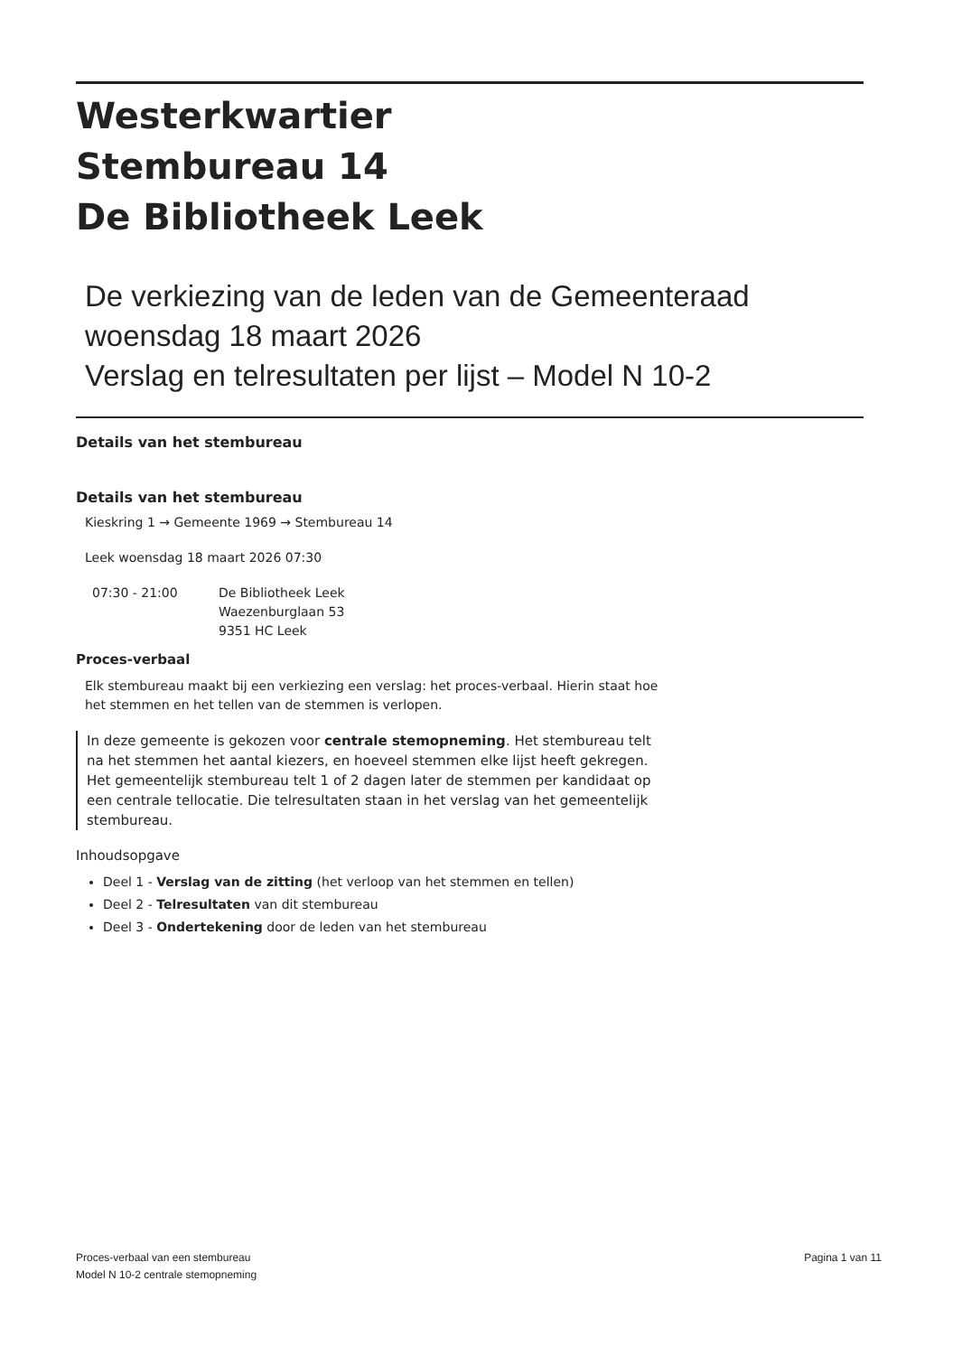Westerkwartier
Stembureau 14
De Bibliotheek Leek
De verkiezing van de leden van de Gemeenteraad
woensdag 18 maart 2026
Verslag en telresultaten per lijst – Model N 10-2
Details van het stembureau
Details van het stembureau
Kieskring 1 → Gemeente 1969 → Stembureau 14
Leek woensdag 18 maart 2026 07:30
07:30 - 21:00 De Bibliotheek Leek
Waezenburglaan 53
9351 HC Leek
Proces-verbaal
Elk stembureau maakt bij een verkiezing een verslag: het proces-verbaal. Hierin staat hoe het stemmen en het tellen van de stemmen is verlopen.
In deze gemeente is gekozen voor centrale stemopneming. Het stembureau telt na het stemmen het aantal kiezers, en hoeveel stemmen elke lijst heeft gekregen. Het gemeentelijk stembureau telt 1 of 2 dagen later de stemmen per kandidaat op een centrale tellocatie. Die telresultaten staan in het verslag van het gemeentelijk stembureau.
Inhoudsopgave
Deel 1 - Verslag van de zitting (het verloop van het stemmen en tellen)
Deel 2 - Telresultaten van dit stembureau
Deel 3 - Ondertekening door de leden van het stembureau
Proces-verbaal van een stembureau
Model N 10-2 centrale stemopneming
Pagina 1 van 11